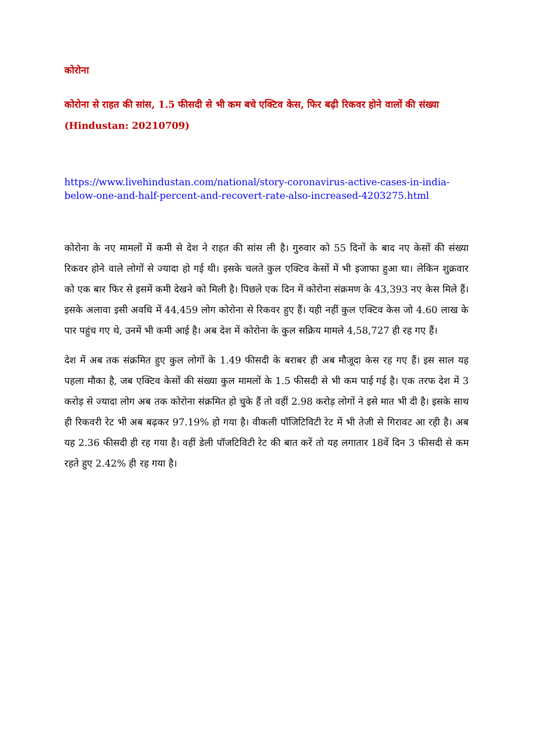कोरोना
कोरोना से राहत की सांस, 1.5 फीसदी से भी कम बचे एक्टिव केस, फिर बढ़ी रिकवर होने वालों की संख्या (Hindustan: 20210709)
https://www.livehindustan.com/national/story-coronavirus-active-cases-in-india-below-one-and-half-percent-and-recovert-rate-also-increased-4203275.html
कोरोना के नए मामलों में कमी से देश ने राहत की सांस ली है। गुरुवार को 55 दिनों के बाद नए केसों की संख्या रिकवर होने वाले लोगों से ज्यादा हो गई थी। इसके चलते कुल एक्टिव केसों में भी इजाफा हुआ था। लेकिन शुक्रवार को एक बार फिर से इसमें कमी देखने को मिली है। पिछले एक दिन में कोरोना संक्रमण के 43,393 नए केस मिले हैं। इसके अलावा इसी अवधि में 44,459 लोग कोरोना से रिकवर हुए हैं। यही नहीं कुल एक्टिव केस जो 4.60 लाख के पार पहुंच गए थे, उनमें भी कमी आई है। अब देश में कोरोना के कुल सक्रिय मामले 4,58,727 ही रह गए हैं।
देश में अब तक संक्रमित हुए कुल लोगों के 1.49 फीसदी के बराबर ही अब मौजूदा केस रह गए हैं। इस साल यह पहला मौका है, जब एक्टिव केसों की संख्या कुल मामलों के 1.5 फीसदी से भी कम पाई गई है। एक तरफ देश में 3 करोड़ से ज्यादा लोग अब तक कोरोना संक्रमित हो चुके हैं तो वहीं 2.98 करोड़ लोगों ने इसे मात भी दी है। इसके साथ ही रिकवरी रेट भी अब बढ़कर 97.19% हो गया है। वीकली पॉजिटिविटी रेट में भी तेजी से गिरावट आ रही है। अब यह 2.36 फीसदी ही रह गया है। वहीं डेली पॉजटिविटी रेट की बात करें तो यह लगातार 18वें दिन 3 फीसदी से कम रहते हुए 2.42% ही रह गया है।